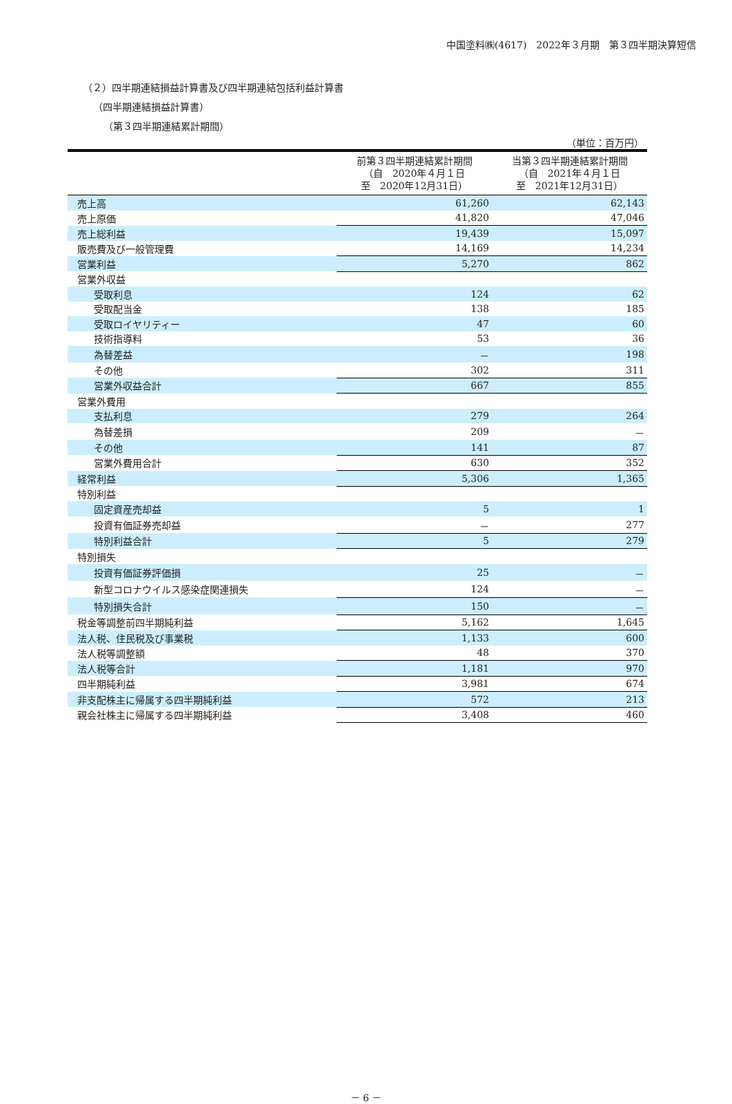中国塗料㈱(4617)　2022年３月期　第３四半期決算短信
（２）四半期連結損益計算書及び四半期連結包括利益計算書
（四半期連結損益計算書）
（第３四半期連結累計期間）
（単位：百万円）
| | 前第３四半期連結累計期間 （自 2020年４月１日 至 2020年12月31日） | 当第３四半期連結累計期間 （自 2021年４月１日 至 2021年12月31日） |
| --- | --- | --- |
| 売上高 | 61,260 | 62,143 |
| 売上原価 | 41,820 | 47,046 |
| 売上総利益 | 19,439 | 15,097 |
| 販売費及び一般管理費 | 14,169 | 14,234 |
| 営業利益 | 5,270 | 862 |
| 営業外収益 | | |
| 受取利息 | 124 | 62 |
| 受取配当金 | 138 | 185 |
| 受取ロイヤリティー | 47 | 60 |
| 技術指導料 | 53 | 36 |
| 為替差益 | － | 198 |
| その他 | 302 | 311 |
| 営業外収益合計 | 667 | 855 |
| 営業外費用 | | |
| 支払利息 | 279 | 264 |
| 為替差損 | 209 | － |
| その他 | 141 | 87 |
| 営業外費用合計 | 630 | 352 |
| 経常利益 | 5,306 | 1,365 |
| 特別利益 | | |
| 固定資産売却益 | 5 | 1 |
| 投資有価証券売却益 | － | 277 |
| 特別利益合計 | 5 | 279 |
| 特別損失 | | |
| 投資有価証券評価損 | 25 | － |
| 新型コロナウイルス感染症関連損失 | 124 | － |
| 特別損失合計 | 150 | － |
| 税金等調整前四半期純利益 | 5,162 | 1,645 |
| 法人税、住民税及び事業税 | 1,133 | 600 |
| 法人税等調整額 | 48 | 370 |
| 法人税等合計 | 1,181 | 970 |
| 四半期純利益 | 3,981 | 674 |
| 非支配株主に帰属する四半期純利益 | 572 | 213 |
| 親会社株主に帰属する四半期純利益 | 3,408 | 460 |
－ 6 －